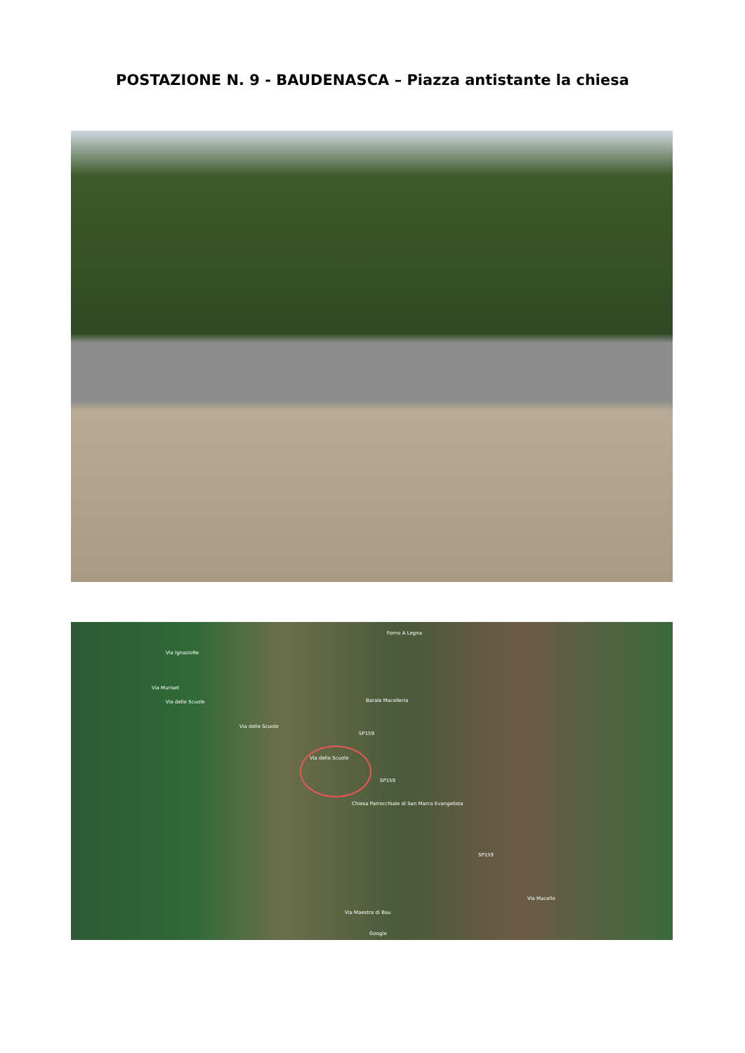POSTAZIONE N. 9 - BAUDENASCA – Piazza antistante la chiesa
Forno A Legna
Via Muriset
Via IgnazioRe
Via delle Scuole
Via delle Scuole
Via delle Scuole
Barale Macelleria
SP159
SP159
Chiesa Parrocchiale di San Marco Evangelista
SP159
Via Macello
Via Maestra di Bau
Google